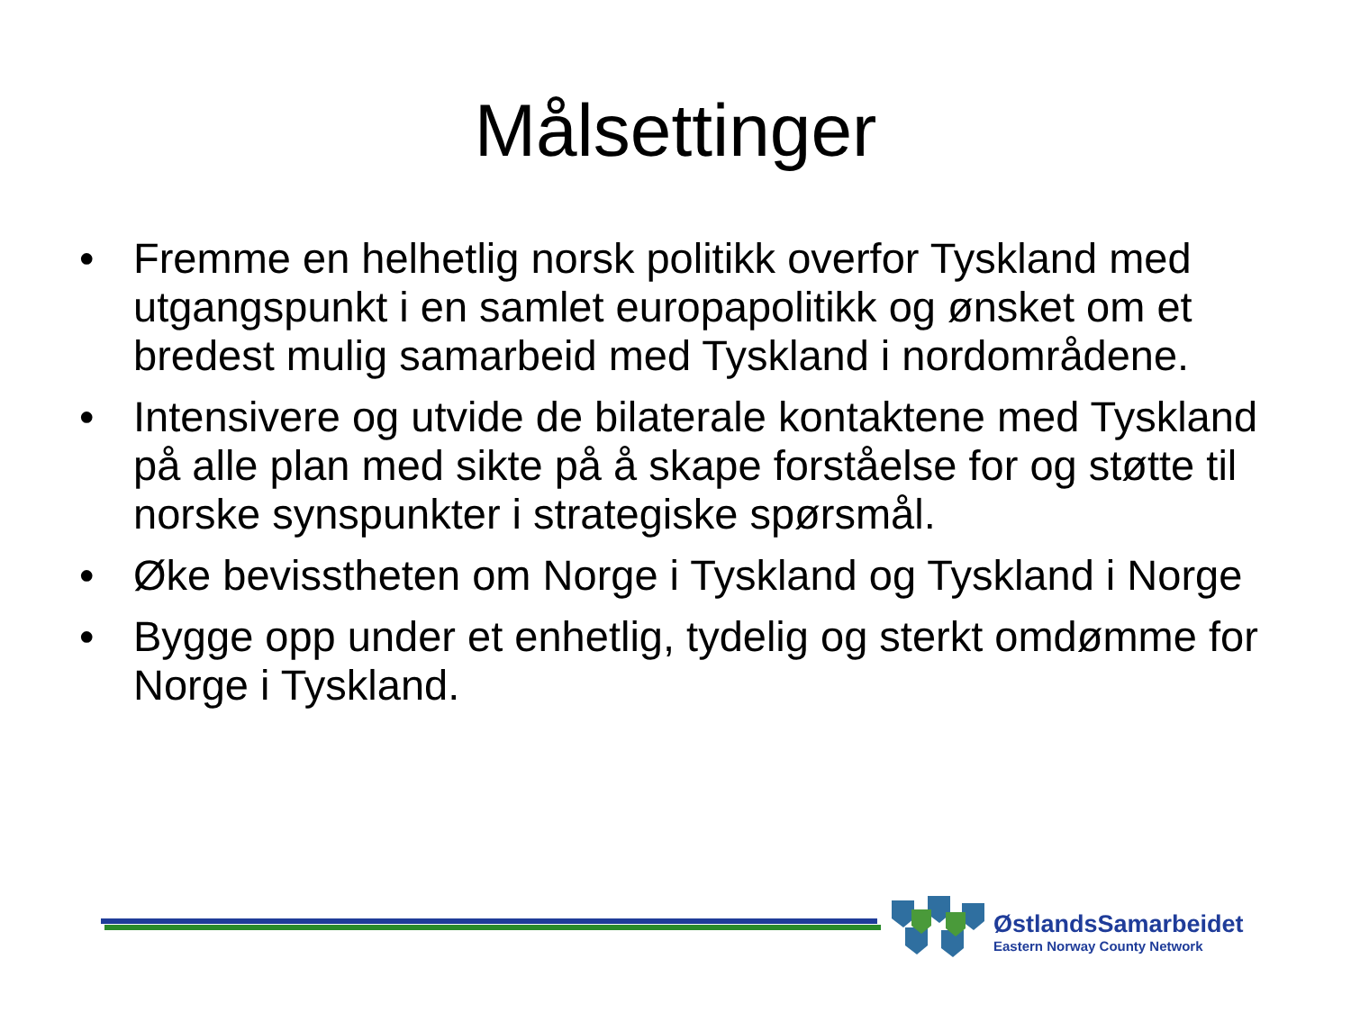Målsettinger
• Fremme en helhetlig norsk politikk overfor Tyskland med utgangspunkt i en samlet europapolitikk og ønsket om et bredest mulig samarbeid med Tyskland i nordområdene.
• Intensivere og utvide de bilaterale kontaktene med Tyskland på alle plan med sikte på å skape forståelse for og støtte til norske synspunkter i strategiske spørsmål.
• Øke bevisstheten om Norge i Tyskland og Tyskland i Norge
• Bygge opp under et enhetlig, tydelig og sterkt omdømme for Norge i Tyskland.
ØstlandsSamarbeidet
Eastern Norway County Network